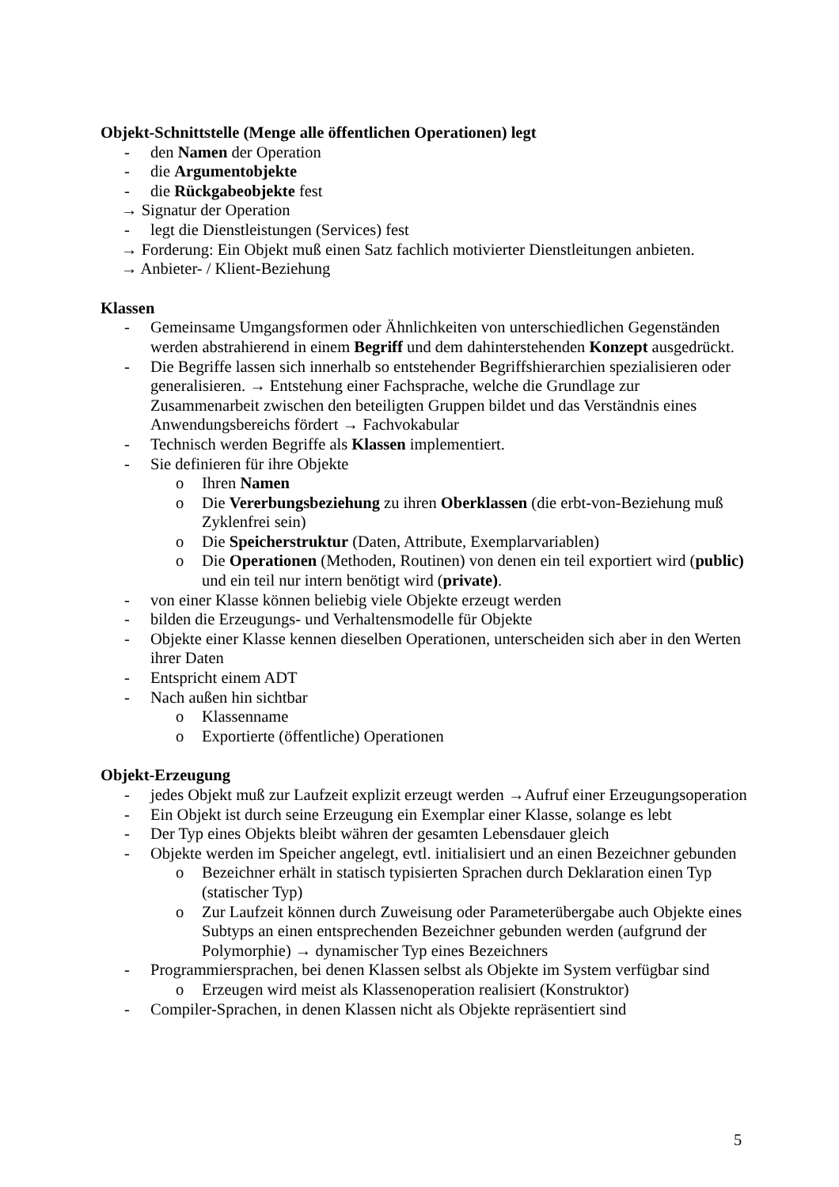Objekt-Schnittstelle (Menge alle öffentlichen Operationen) legt
- den Namen der Operation
- die Argumentobjekte
- die Rückgabeobjekte fest
→ Signatur der Operation
- legt die Dienstleistungen (Services) fest
→ Forderung: Ein Objekt muß einen Satz fachlich motivierter Dienstleitungen anbieten.
→ Anbieter- / Klient-Beziehung
Klassen
- Gemeinsame Umgangsformen oder Ähnlichkeiten von unterschiedlichen Gegenständen werden abstrahierend in einem Begriff und dem dahinterstehenden Konzept ausgedrückt.
- Die Begriffe lassen sich innerhalb so entstehender Begriffshierarchien spezialisieren oder generalisieren. → Entstehung einer Fachsprache, welche die Grundlage zur Zusammenarbeit zwischen den beteiligten Gruppen bildet und das Verständnis eines Anwendungsbereichs fördert → Fachvokabular
- Technisch werden Begriffe als Klassen implementiert.
- Sie definieren für ihre Objekte
o Ihren Namen
o Die Vererbungsbeziehung zu ihren Oberklassen (die erbt-von-Beziehung muß Zyklenfrei sein)
o Die Speicherstruktur (Daten, Attribute, Exemplarvariablen)
o Die Operationen (Methoden, Routinen) von denen ein teil exportiert wird (public) und ein teil nur intern benötigt wird (private).
- von einer Klasse können beliebig viele Objekte erzeugt werden
- bilden die Erzeugungs- und Verhaltensmodelle für Objekte
- Objekte einer Klasse kennen dieselben Operationen, unterscheiden sich aber in den Werten ihrer Daten
- Entspricht einem ADT
- Nach außen hin sichtbar
o Klassenname
o Exportierte (öffentliche) Operationen
Objekt-Erzeugung
- jedes Objekt muß zur Laufzeit explizit erzeugt werden →Aufruf einer Erzeugungsoperation
- Ein Objekt ist durch seine Erzeugung ein Exemplar einer Klasse, solange es lebt
- Der Typ eines Objekts bleibt währen der gesamten Lebensdauer gleich
- Objekte werden im Speicher angelegt, evtl. initialisiert und an einen Bezeichner gebunden
o Bezeichner erhält in statisch typisierten Sprachen durch Deklaration einen Typ (statischer Typ)
o Zur Laufzeit können durch Zuweisung oder Parameterübergabe auch Objekte eines Subtyps an einen entsprechenden Bezeichner gebunden werden (aufgrund der Polymorphie) → dynamischer Typ eines Bezeichners
- Programmiersprachen, bei denen Klassen selbst als Objekte im System verfügbar sind
o Erzeugen wird meist als Klassenoperation realisiert (Konstruktor)
- Compiler-Sprachen, in denen Klassen nicht als Objekte repräsentiert sind
5